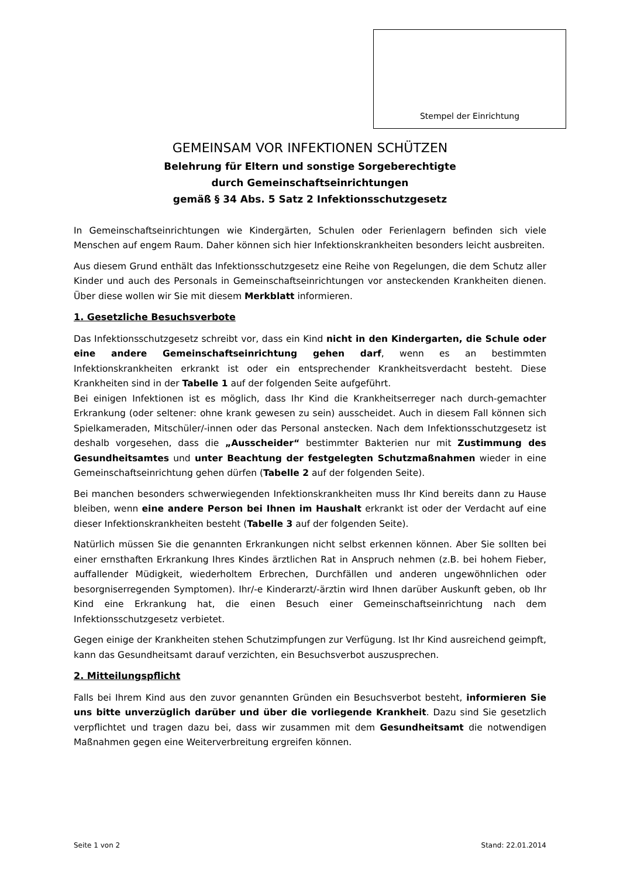Stempel der Einrichtung
GEMEINSAM VOR INFEKTIONEN SCHÜTZEN
Belehrung für Eltern und sonstige Sorgeberechtigte
durch Gemeinschaftseinrichtungen
gemäß § 34 Abs. 5 Satz 2 Infektionsschutzgesetz
In Gemeinschaftseinrichtungen wie Kindergärten, Schulen oder Ferienlagern befinden sich viele Menschen auf engem Raum. Daher können sich hier Infektionskrankheiten besonders leicht ausbreiten.
Aus diesem Grund enthält das Infektionsschutzgesetz eine Reihe von Regelungen, die dem Schutz aller Kinder und auch des Personals in Gemeinschaftseinrichtungen vor ansteckenden Krankheiten dienen. Über diese wollen wir Sie mit diesem Merkblatt informieren.
1. Gesetzliche Besuchsverbote
Das Infektionsschutzgesetz schreibt vor, dass ein Kind nicht in den Kindergarten, die Schule oder eine andere Gemeinschaftseinrichtung gehen darf, wenn es an bestimmten Infektionskrankheiten erkrankt ist oder ein entsprechender Krankheitsverdacht besteht. Diese Krankheiten sind in der Tabelle 1 auf der folgenden Seite aufgeführt.
Bei einigen Infektionen ist es möglich, dass Ihr Kind die Krankheitserreger nach durch-gemachter Erkrankung (oder seltener: ohne krank gewesen zu sein) ausscheidet. Auch in diesem Fall können sich Spielkameraden, Mitschüler/-innen oder das Personal anstecken. Nach dem Infektionsschutzgesetz ist deshalb vorgesehen, dass die „Ausscheider“ bestimmter Bakterien nur mit Zustimmung des Gesundheitsamtes und unter Beachtung der festgelegten Schutzmaßnahmen wieder in eine Gemeinschaftseinrichtung gehen dürfen (Tabelle 2 auf der folgenden Seite).
Bei manchen besonders schwerwiegenden Infektionskrankheiten muss Ihr Kind bereits dann zu Hause bleiben, wenn eine andere Person bei Ihnen im Haushalt erkrankt ist oder der Verdacht auf eine dieser Infektionskrankheiten besteht (Tabelle 3 auf der folgenden Seite).
Natürlich müssen Sie die genannten Erkrankungen nicht selbst erkennen können. Aber Sie sollten bei einer ernsthaften Erkrankung Ihres Kindes ärztlichen Rat in Anspruch nehmen (z.B. bei hohem Fieber, auffallender Müdigkeit, wiederholtem Erbrechen, Durchfällen und anderen ungewöhnlichen oder besorgniserregenden Symptomen). Ihr/-e Kinderarzt/-ärztin wird Ihnen darüber Auskunft geben, ob Ihr Kind eine Erkrankung hat, die einen Besuch einer Gemeinschaftseinrichtung nach dem Infektionsschutzgesetz verbietet.
Gegen einige der Krankheiten stehen Schutzimpfungen zur Verfügung. Ist Ihr Kind ausreichend geimpft, kann das Gesundheitsamt darauf verzichten, ein Besuchsverbot auszusprechen.
2. Mitteilungspflicht
Falls bei Ihrem Kind aus den zuvor genannten Gründen ein Besuchsverbot besteht, informieren Sie uns bitte unverzüglich darüber und über die vorliegende Krankheit. Dazu sind Sie gesetzlich verpflichtet und tragen dazu bei, dass wir zusammen mit dem Gesundheitsamt die notwendigen Maßnahmen gegen eine Weiterverbreitung ergreifen können.
Seite 1 von 2 Stand: 22.01.2014